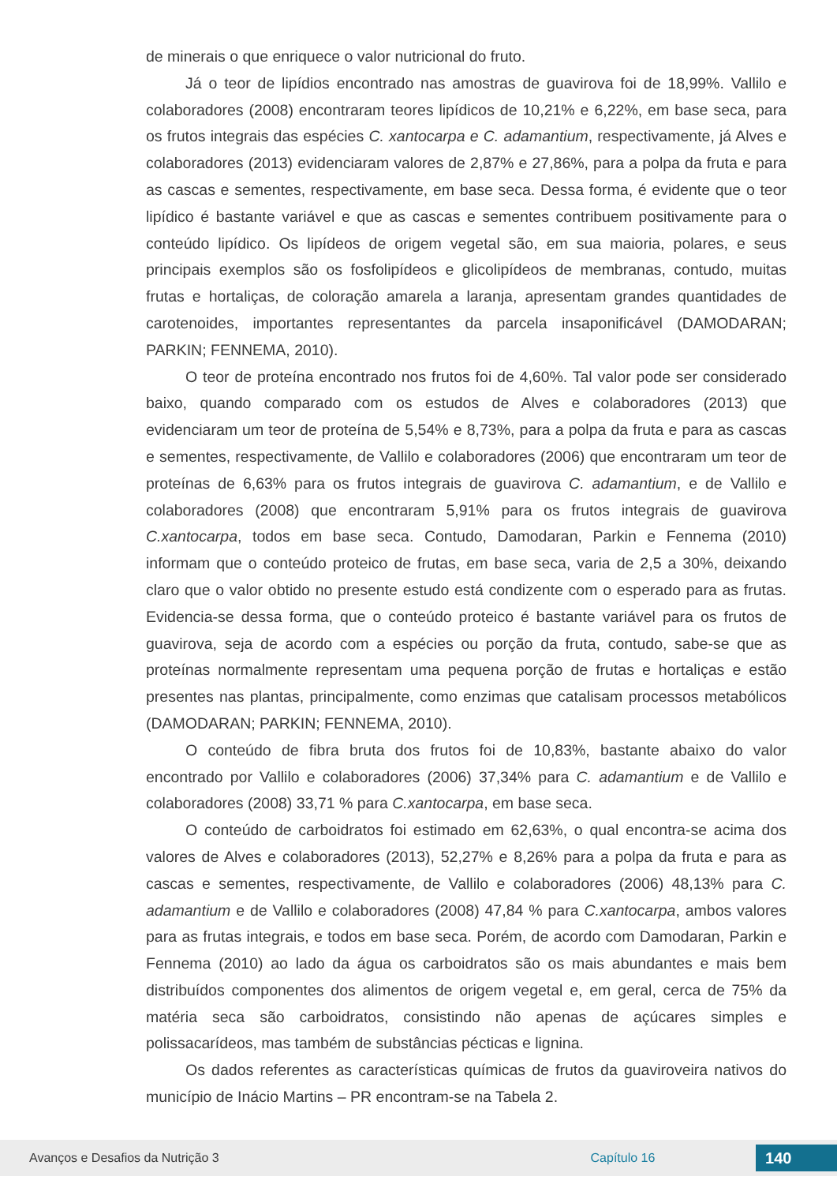de minerais o que enriquece o valor nutricional do fruto.
Já o teor de lipídios encontrado nas amostras de guavirova foi de 18,99%. Vallilo e colaboradores (2008) encontraram teores lipídicos de 10,21% e 6,22%, em base seca, para os frutos integrais das espécies C. xantocarpa e C. adamantium, respectivamente, já Alves e colaboradores (2013) evidenciaram valores de 2,87% e 27,86%, para a polpa da fruta e para as cascas e sementes, respectivamente, em base seca. Dessa forma, é evidente que o teor lipídico é bastante variável e que as cascas e sementes contribuem positivamente para o conteúdo lipídico. Os lipídeos de origem vegetal são, em sua maioria, polares, e seus principais exemplos são os fosfolipídeos e glicolipídeos de membranas, contudo, muitas frutas e hortaliças, de coloração amarela a laranja, apresentam grandes quantidades de carotenoides, importantes representantes da parcela insaponificável (DAMODARAN; PARKIN; FENNEMA, 2010).
O teor de proteína encontrado nos frutos foi de 4,60%. Tal valor pode ser considerado baixo, quando comparado com os estudos de Alves e colaboradores (2013) que evidenciaram um teor de proteína de 5,54% e 8,73%, para a polpa da fruta e para as cascas e sementes, respectivamente, de Vallilo e colaboradores (2006) que encontraram um teor de proteínas de 6,63% para os frutos integrais de guavirova C. adamantium, e de Vallilo e colaboradores (2008) que encontraram 5,91% para os frutos integrais de guavirova C.xantocarpa, todos em base seca. Contudo, Damodaran, Parkin e Fennema (2010) informam que o conteúdo proteico de frutas, em base seca, varia de 2,5 a 30%, deixando claro que o valor obtido no presente estudo está condizente com o esperado para as frutas. Evidencia-se dessa forma, que o conteúdo proteico é bastante variável para os frutos de guavirova, seja de acordo com a espécies ou porção da fruta, contudo, sabe-se que as proteínas normalmente representam uma pequena porção de frutas e hortaliças e estão presentes nas plantas, principalmente, como enzimas que catalisam processos metabólicos (DAMODARAN; PARKIN; FENNEMA, 2010).
O conteúdo de fibra bruta dos frutos foi de 10,83%, bastante abaixo do valor encontrado por Vallilo e colaboradores (2006) 37,34% para C. adamantium e de Vallilo e colaboradores (2008) 33,71 % para C.xantocarpa, em base seca.
O conteúdo de carboidratos foi estimado em 62,63%, o qual encontra-se acima dos valores de Alves e colaboradores (2013), 52,27% e 8,26% para a polpa da fruta e para as cascas e sementes, respectivamente, de Vallilo e colaboradores (2006) 48,13% para C. adamantium e de Vallilo e colaboradores (2008) 47,84 % para C.xantocarpa, ambos valores para as frutas integrais, e todos em base seca. Porém, de acordo com Damodaran, Parkin e Fennema (2010) ao lado da água os carboidratos são os mais abundantes e mais bem distribuídos componentes dos alimentos de origem vegetal e, em geral, cerca de 75% da matéria seca são carboidratos, consistindo não apenas de açúcares simples e polissacarídeos, mas também de substâncias pécticas e lignina.
Os dados referentes as características químicas de frutos da guaviroveira nativos do município de Inácio Martins – PR encontram-se na Tabela 2.
Avanços e Desafios da Nutrição 3 Capítulo 16 140